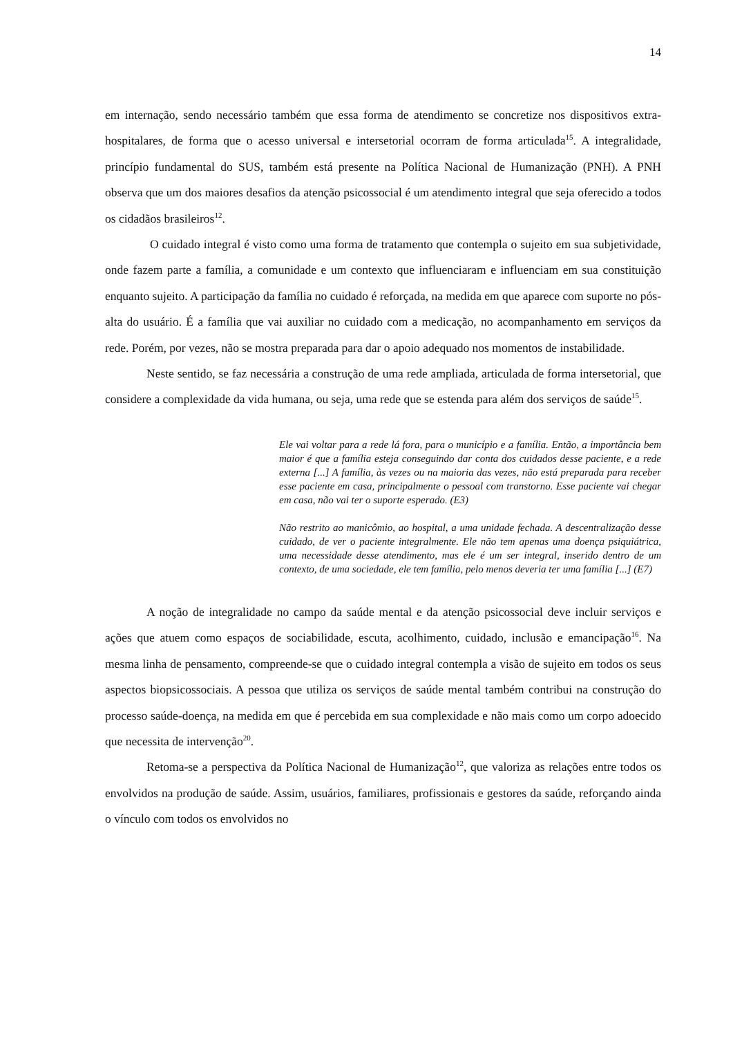14
em internação, sendo necessário também que essa forma de atendimento se concretize nos dispositivos extra-hospitalares, de forma que o acesso universal e intersetorial ocorram de forma articulada<sup>15</sup>. A integralidade, princípio fundamental do SUS, também está presente na Política Nacional de Humanização (PNH). A PNH observa que um dos maiores desafios da atenção psicossocial é um atendimento integral que seja oferecido a todos os cidadãos brasileiros<sup>12</sup>.
O cuidado integral é visto como uma forma de tratamento que contempla o sujeito em sua subjetividade, onde fazem parte a família, a comunidade e um contexto que influenciaram e influenciam em sua constituição enquanto sujeito. A participação da família no cuidado é reforçada, na medida em que aparece com suporte no pós-alta do usuário. É a família que vai auxiliar no cuidado com a medicação, no acompanhamento em serviços da rede. Porém, por vezes, não se mostra preparada para dar o apoio adequado nos momentos de instabilidade.
Neste sentido, se faz necessária a construção de uma rede ampliada, articulada de forma intersetorial, que considere a complexidade da vida humana, ou seja, uma rede que se estenda para além dos serviços de saúde<sup>15</sup>.
Ele vai voltar para a rede lá fora, para o município e a família. Então, a importância bem maior é que a família esteja conseguindo dar conta dos cuidados desse paciente, e a rede externa [...] A família, às vezes ou na maioria das vezes, não está preparada para receber esse paciente em casa, principalmente o pessoal com transtorno. Esse paciente vai chegar em casa, não vai ter o suporte esperado. (E3)
Não restrito ao manicômio, ao hospital, a uma unidade fechada. A descentralização desse cuidado, de ver o paciente integralmente. Ele não tem apenas uma doença psiquiátrica, uma necessidade desse atendimento, mas ele é um ser integral, inserido dentro de um contexto, de uma sociedade, ele tem família, pelo menos deveria ter uma família [...] (E7)
A noção de integralidade no campo da saúde mental e da atenção psicossocial deve incluir serviços e ações que atuem como espaços de sociabilidade, escuta, acolhimento, cuidado, inclusão e emancipação<sup>16</sup>. Na mesma linha de pensamento, compreende-se que o cuidado integral contempla a visão de sujeito em todos os seus aspectos biopsicossociais. A pessoa que utiliza os serviços de saúde mental também contribui na construção do processo saúde-doença, na medida em que é percebida em sua complexidade e não mais como um corpo adoecido que necessita de intervenção<sup>20</sup>.
Retoma-se a perspectiva da Política Nacional de Humanização<sup>12</sup>, que valoriza as relações entre todos os envolvidos na produção de saúde. Assim, usuários, familiares, profissionais e gestores da saúde, reforçando ainda o vínculo com todos os envolvidos no